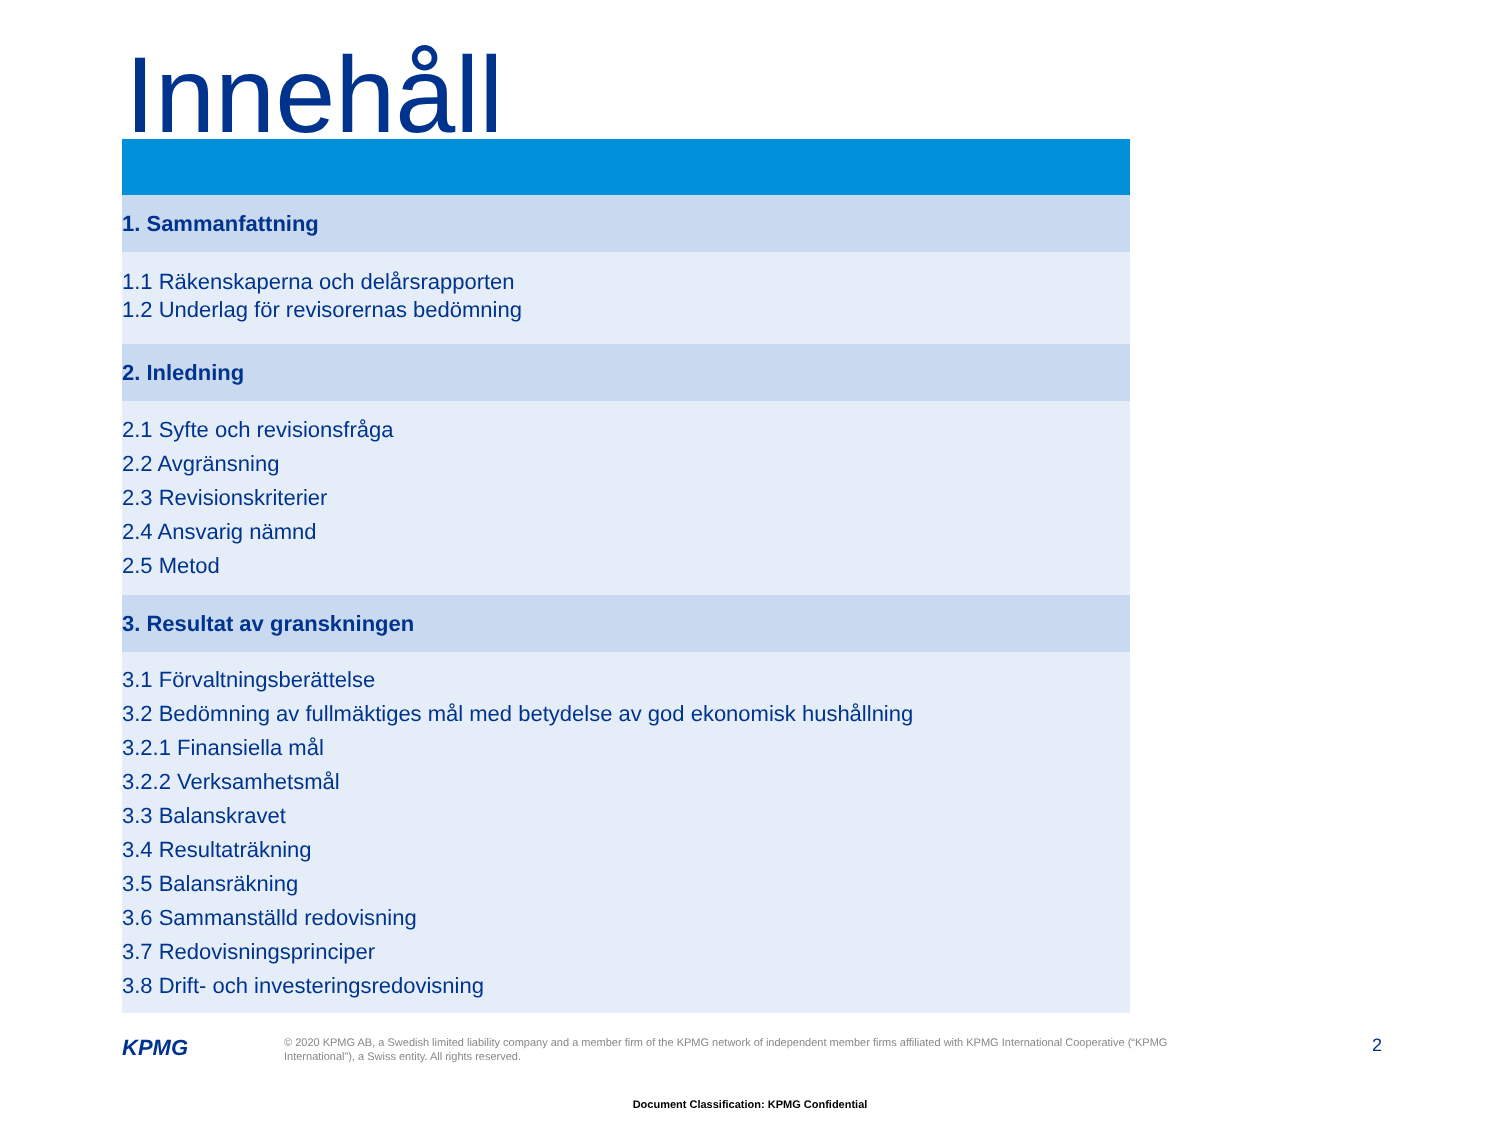Innehåll
1. Sammanfattning
1.1 Räkenskaperna och delårsrapporten
1.2 Underlag för revisorernas bedömning
2. Inledning
2.1 Syfte och revisionsfråga
2.2 Avgränsning
2.3 Revisionskriterier
2.4 Ansvarig nämnd
2.5 Metod
3. Resultat av granskningen
3.1 Förvaltningsberättelse
3.2 Bedömning av fullmäktiges mål med betydelse av god ekonomisk hushållning
3.2.1 Finansiella mål
3.2.2 Verksamhetsmål
3.3 Balanskravet
3.4 Resultaträkning
3.5 Balansräkning
3.6 Sammanställd redovisning
3.7 Redovisningsprinciper
3.8 Drift- och investeringsredovisning
KPMG
© 2020 KPMG AB, a Swedish limited liability company and a member firm of the KPMG network of independent member firms affiliated with KPMG International Cooperative (“KPMG International”), a Swiss entity. All rights reserved.
2
Document Classification: KPMG Confidential